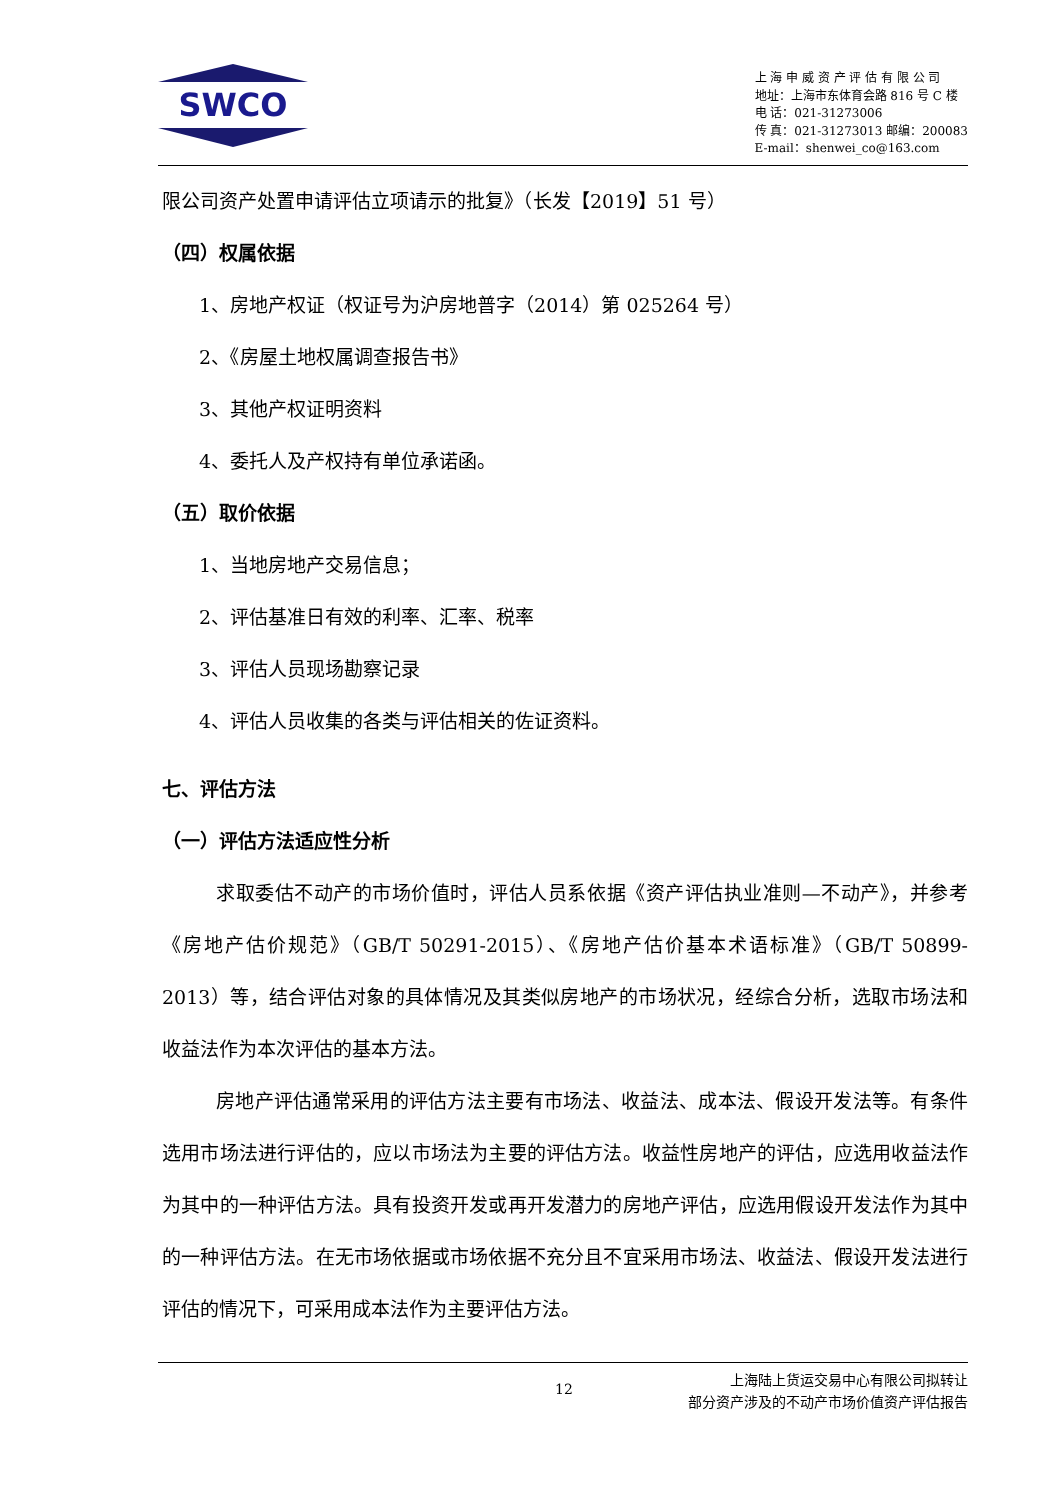SWCO
上 海 申 威 资 产 评 估 有 限 公 司
地址：上海市东体育会路 816 号 C 楼
电 话：021-31273006
传 真：021-31273013 邮编：200083
E-mail：shenwei_co@163.com
限公司资产处置申请评估立项请示的批复》（长发【2019】51 号）
（四）权属依据
1、房地产权证（权证号为沪房地普字（2014）第 025264 号）
2、《房屋土地权属调查报告书》
3、其他产权证明资料
4、委托人及产权持有单位承诺函。
（五）取价依据
1、当地房地产交易信息；
2、评估基准日有效的利率、汇率、税率
3、评估人员现场勘察记录
4、评估人员收集的各类与评估相关的佐证资料。
七、评估方法
（一）评估方法适应性分析
求取委估不动产的市场价值时，评估人员系依据《资产评估执业准则—不动产》，并参考《房地产估价规范》（GB/T 50291-2015）、《房地产估价基本术语标准》（GB/T 50899-2013）等，结合评估对象的具体情况及其类似房地产的市场状况，经综合分析，选取市场法和收益法作为本次评估的基本方法。
房地产评估通常采用的评估方法主要有市场法、收益法、成本法、假设开发法等。有条件选用市场法进行评估的，应以市场法为主要的评估方法。收益性房地产的评估，应选用收益法作为其中的一种评估方法。具有投资开发或再开发潜力的房地产评估，应选用假设开发法作为其中的一种评估方法。在无市场依据或市场依据不充分且不宜采用市场法、收益法、假设开发法进行评估的情况下，可采用成本法作为主要评估方法。
12
上海陆上货运交易中心有限公司拟转让
部分资产涉及的不动产市场价值资产评估报告